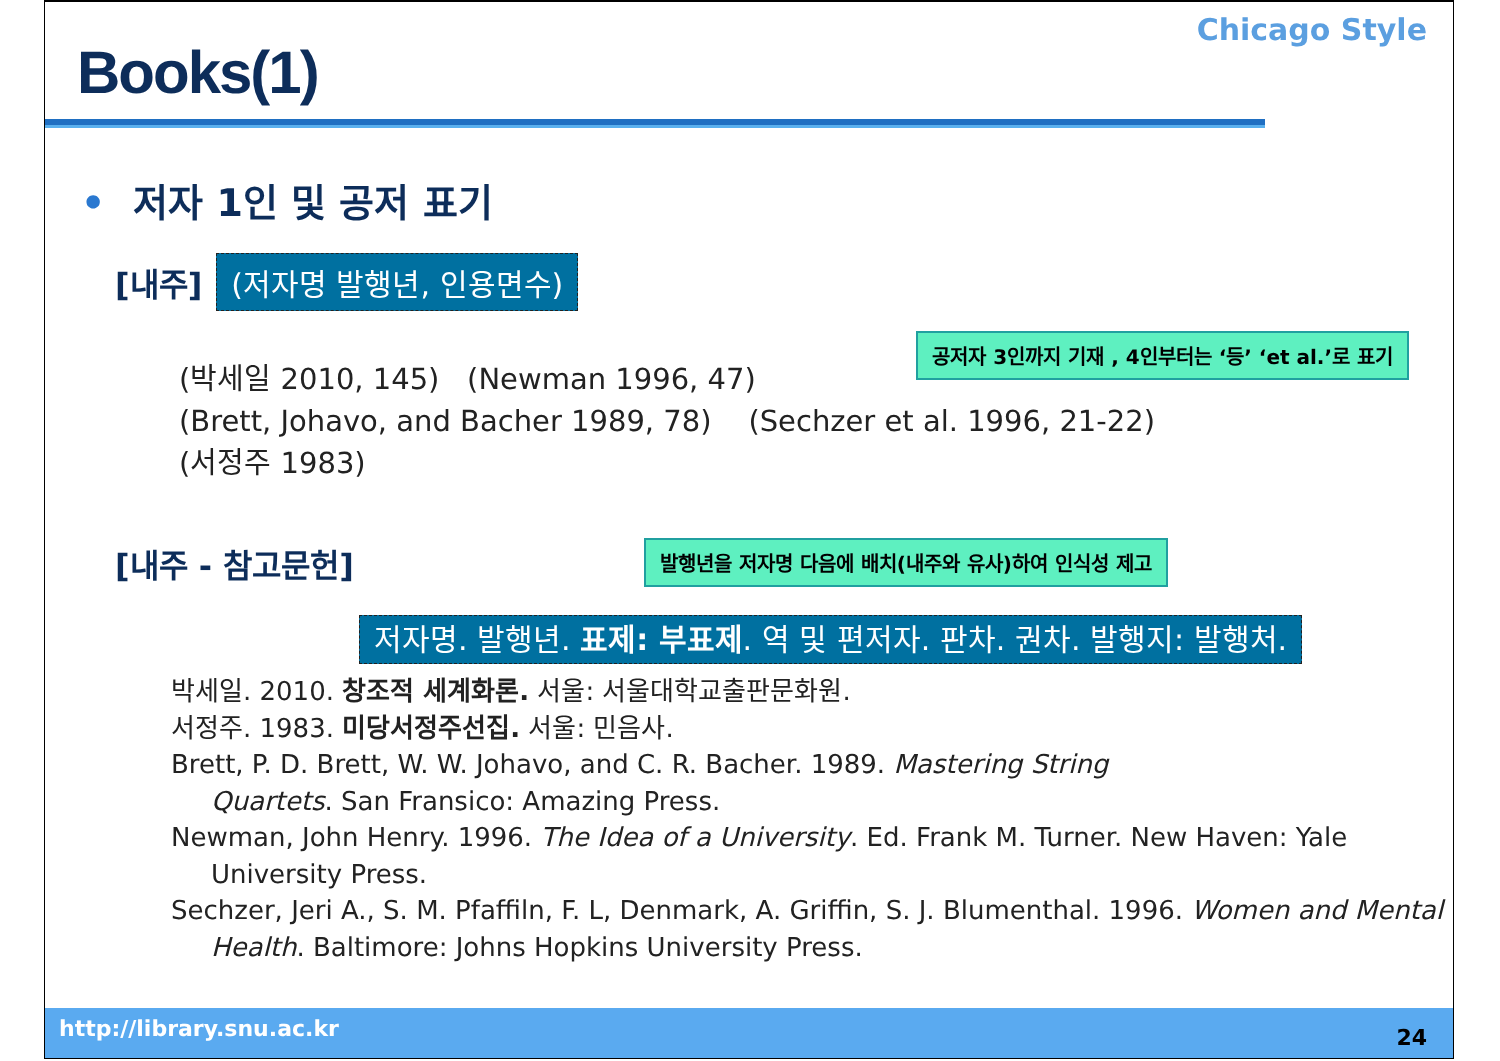Books(1)
Chicago Style
• 저자 1인 및 공저 표기
[내주] (저자명 발행년, 인용면수)
공저자 3인까지 기재 , 4인부터는 ‘등’ ‘et al.’로 표기
(박세일 2010, 145) (Newman 1996, 47)
(Brett, Johavo, and Bacher 1989, 78) (Sechzer et al. 1996, 21-22)
(서정주 1983)
[내주 - 참고문헌] 발행년을 저자명 다음에 배치(내주와 유사)하여 인식성 제고
저자명. 발행년. 표제: 부표제. 역 및 편저자. 판차. 권차. 발행지: 발행처.
박세일. 2010. 창조적 세계화론. 서울: 서울대학교출판문화원.
서정주. 1983. 미당서정주선집. 서울: 민음사.
Brett, P. D. Brett, W. W. Johavo, and C. R. Bacher. 1989. Mastering String
Quartets. San Fransico: Amazing Press.
Newman, John Henry. 1996. The Idea of a University. Ed. Frank M. Turner. New Haven: Yale
University Press.
Sechzer, Jeri A., S. M. Pfaffiln, F. L, Denmark, A. Griffin, S. J. Blumenthal. 1996. Women and Mental
Health. Baltimore: Johns Hopkins University Press.
http://library.snu.ac.kr 24